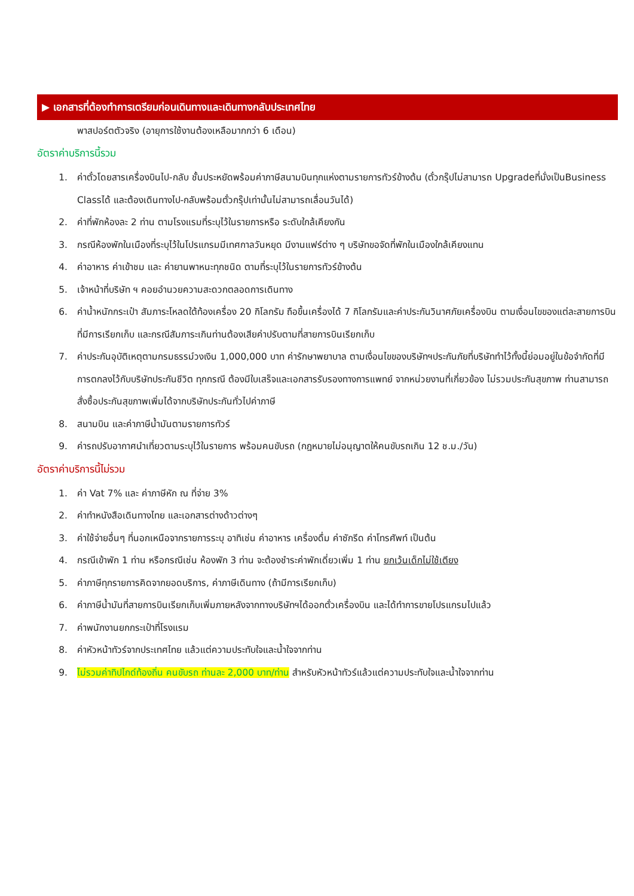▶ เอกสารที่ต้องทำการเตรียมก่อนเดินทางและเดินทางกลับประเทศไทย
พาสปอร์ตตัวจริง (อายุการใช้งานต้องเหลือมากกว่า 6 เดือน)
อัตราค่าบริการนี้รวม
1. ค่าตั๋วโดยสารเครื่องบินไป-กลับ ชั้นประหยัดพร้อมค่าภาษีสนามบินทุกแห่งตามรายการทัวร์ข้างต้น (ตั๋วกรุ๊ปไม่สามารถ Upgradeที่นั่งเป็นBusiness Classได้ และต้องเดินทางไป-กลับพร้อมตั๋วกรุ๊ปเท่านั้นไม่สามารถเลื่อนวันได้)
2. ค่าที่พักห้องละ 2 ท่าน ตามโรงแรมที่ระบุไว้ในรายการหรือ ระดับใกล้เคียงกัน
3. กรณีห้องพักในเมืองที่ระบุไว้ในโปรแกรมมีเทศกาลวันหยุด มีงานแฟร์ต่าง ๆ บริษัทขอจัดที่พักในเมืองใกล้เคียงแทน
4. ค่าอาหาร ค่าเข้าชม และ ค่ายานพาหนะทุกชนิด ตามที่ระบุไว้ในรายการทัวร์ข้างต้น
5. เจ้าหน้าที่บริษัท ฯ คอยอำนวยความสะดวกตลอดการเดินทาง
6. ค่าน้ำหนักกระเป๋า สัมภาระโหลดใต้ท้องเครื่อง 20 กิโลกรัม ถือขึ้นเครื่องได้ 7 กิโลกรัมและค่าประกันวินาศภัยเครื่องบิน ตามเงื่อนไขของแต่ละสายการบินที่มีการเรียกเก็บ และกรณีสัมภาระเกินท่านต้องเสียค่าปรับตามที่สายการบินเรียกเก็บ
7. ค่าประกันอุบัติเหตุตามกรมธรรม์วงเงิน 1,000,000 บาท ค่ารักษาพยาบาล ตามเงื่อนไขของบริษัทฯประกันภัยที่บริษัททำไว้ทั้งนี้ย่อมอยู่ในข้อจำกัดที่มีการตกลงไว้กับบริษัทประกันชีวิต ทุกกรณี ต้องมีใบเสร็จและเอกสารรับรองทางการแพทย์ จากหน่วยงานที่เกี่ยวข้อง ไม่รวมประกันสุขภาพ ท่านสามารถสั่งซื้อประกันสุขภาพเพิ่มได้จากบริษัทประกันทั่วไปค่าภาษี
8. สนามบิน และค่าภาษีน้ำมันตามรายการทัวร์
9. ค่ารถปรับอากาศนำเที่ยวตามระบุไว้ในรายการ พร้อมคนขับรถ (กฎหมายไม่อนุญาตให้คนขับรถเกิน 12 ช.ม./วัน)
อัตราค่าบริการนี้ไม่รวม
1. ค่า Vat 7% และ ค่าภาษีหัก ณ ที่จ่าย 3%
2. ค่าทำหนังสือเดินทางไทย และเอกสารต่างด้าวต่างๆ
3. ค่าใช้จ่ายอื่นๆ ที่นอกเหนือจากรายการระบุ อาทิเช่น ค่าอาหาร เครื่องดื่ม ค่าซักรีด ค่าโทรศัพท์ เป็นต้น
4. กรณีเข้าพัก 1 ท่าน หรือกรณีเช่น ห้องพัก 3 ท่าน จะต้องชำระค่าพักเดี่ยวเพิ่ม 1 ท่าน ยกเว้นเด็กไม่ใช้เตียง
5. ค่าภาษีทุกรายการคิดจากยอดบริการ, ค่าภาษีเดินทาง (ถ้ามีการเรียกเก็บ)
6. ค่าภาษีน้ำมันที่สายการบินเรียกเก็บเพิ่มภายหลังจากทางบริษัทฯได้ออกตั๋วเครื่องบิน และได้ทำการขายโปรแกรมไปแล้ว
7. ค่าพนักงานยกกระเป๋าที่โรงแรม
8. ค่าหัวหน้าทัวร์จากประเทศไทย แล้วแต่ความประทับใจและน้ำใจจากท่าน
9. ไม่รวมค่าทิปไกด์ท้องถิ่น คนขับรถ ท่านละ 2,000 บาท/ท่าน สำหรับหัวหน้าทัวร์แล้วแต่ความประทับใจและน้ำใจจากท่าน